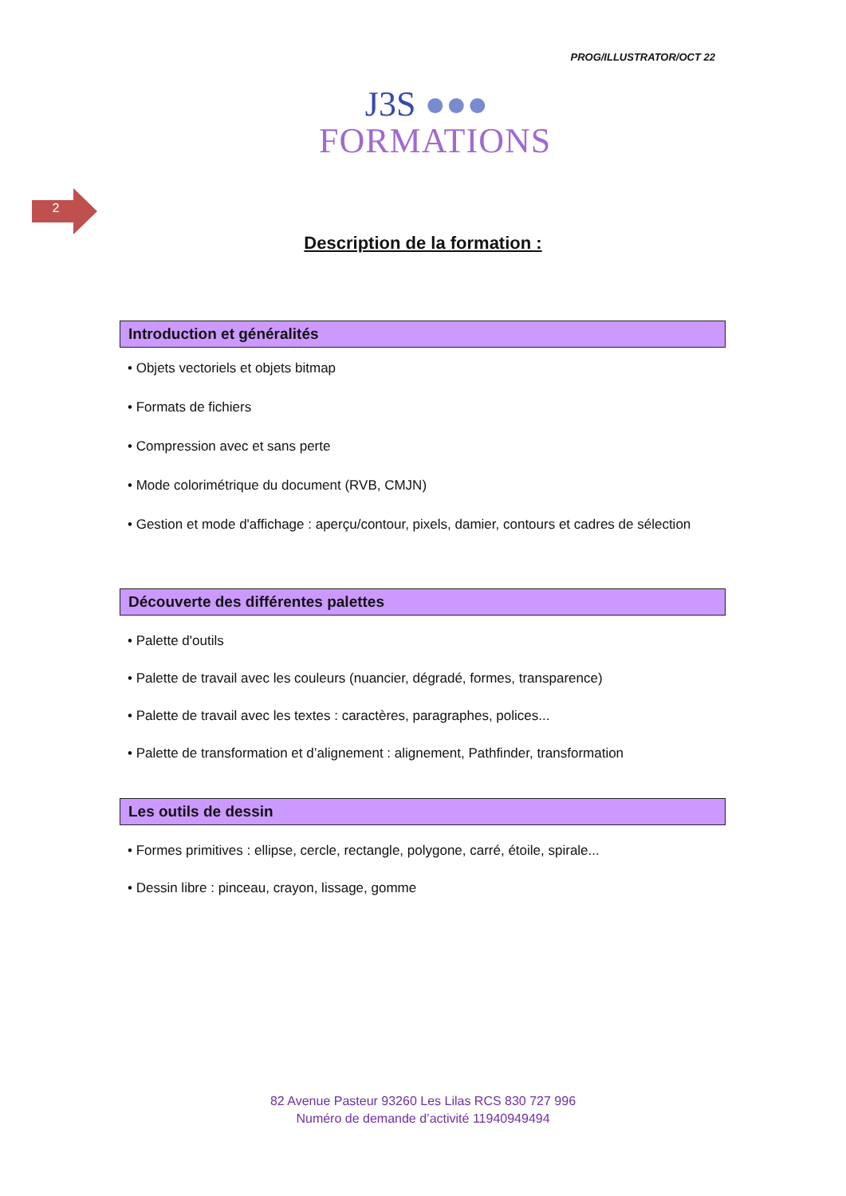PROG/ILLUSTRATOR/OCT 22
J3S ●●●
FORMATIONS
2
Description de la formation :
Introduction et généralités
• Objets vectoriels et objets bitmap
• Formats de fichiers
• Compression avec et sans perte
• Mode colorimétrique du document (RVB, CMJN)
• Gestion et mode d'affichage : aperçu/contour, pixels, damier, contours et cadres de sélection
Découverte des différentes palettes
• Palette d'outils
• Palette de travail avec les couleurs (nuancier, dégradé, formes, transparence)
• Palette de travail avec les textes : caractères, paragraphes, polices...
• Palette de transformation et d’alignement : alignement, Pathfinder, transformation
Les outils de dessin
• Formes primitives : ellipse, cercle, rectangle, polygone, carré, étoile, spirale...
• Dessin libre : pinceau, crayon, lissage, gomme
82 Avenue Pasteur 93260 Les Lilas RCS 830 727 996
Numéro de demande d’activité 11940949494